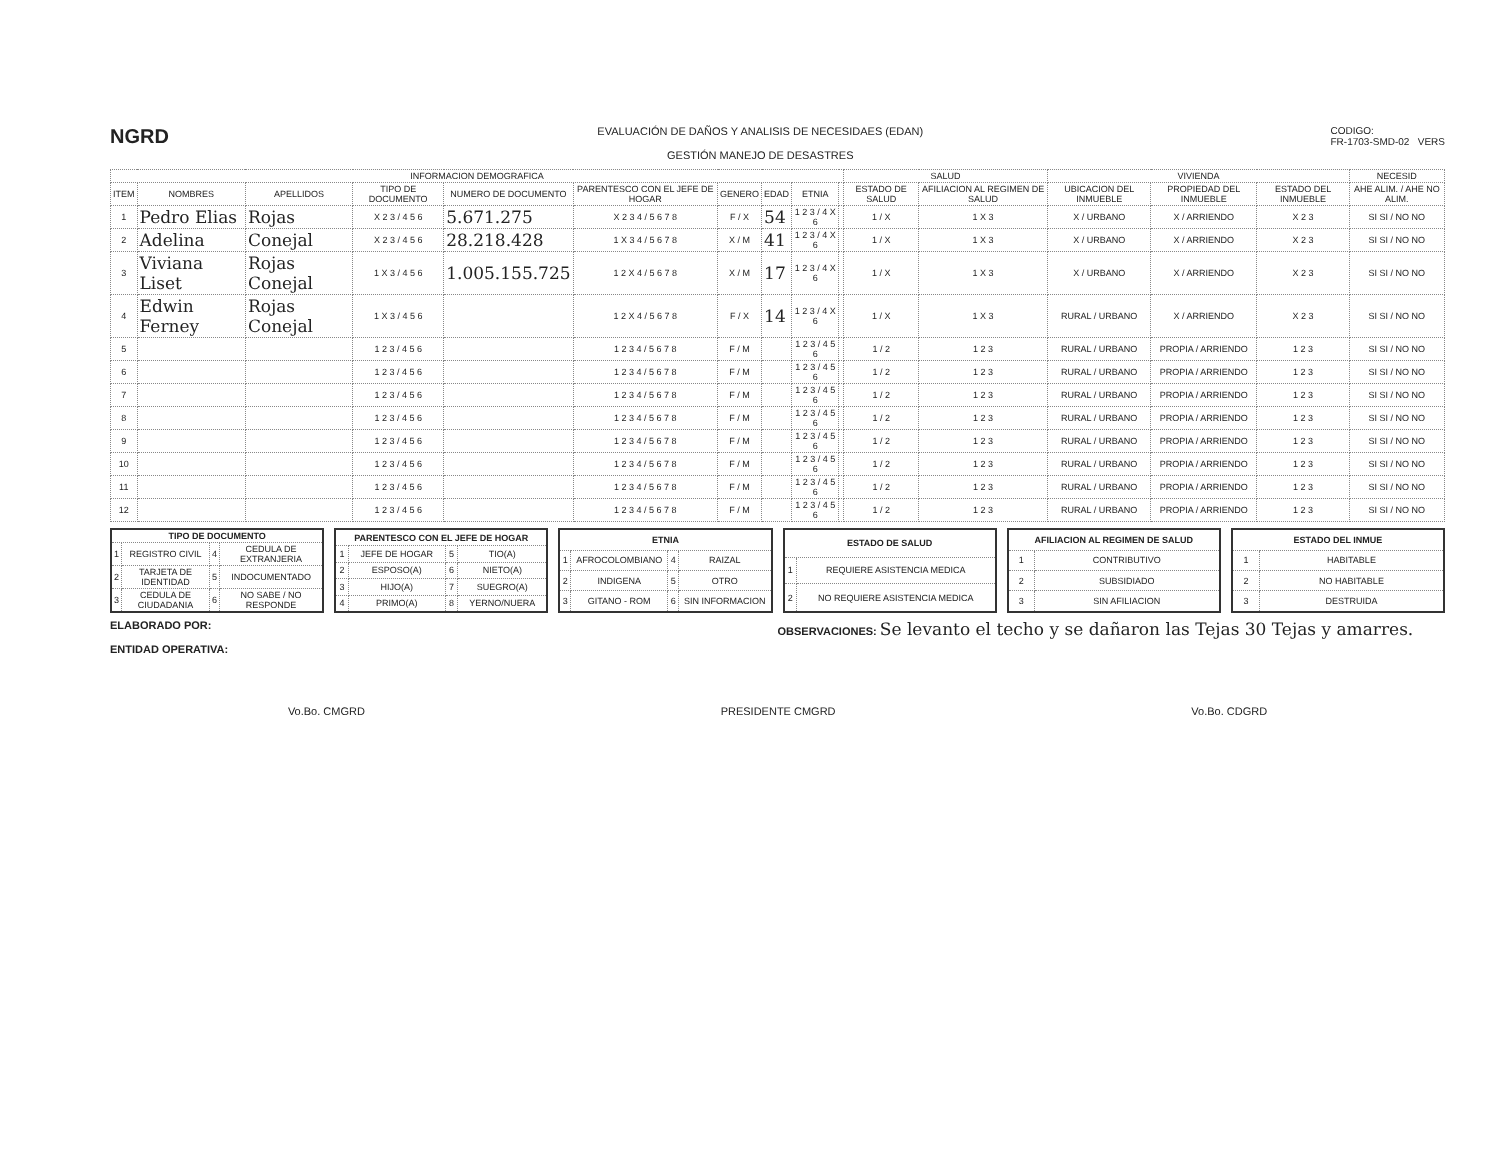NGRD
EVALUACIÓN DE DAÑOS Y ANALISIS DE NECESIDAES (EDAN)
GESTIÓN MANEJO DE DESASTRES
CODIGO:
FR-1703-SMD-02 VERS
| INFORMACION DEMOGRAFICA | | | | | | | | | | SALUD | | VIVIENDA | | | NECESID |
| --- | --- | --- | --- | --- | --- | --- | --- | --- | --- | --- | --- | --- | --- | --- | --- |
| ITEM | NOMBRES | APELLIDOS | TIPO DE DOCUMENTO | NUMERO DE DOCUMENTO | PARENTESCO CON EL JEFE DE HOGAR | GENERO | EDAD | ETNIA | | ESTADO DE SALUD | AFILIACION AL REGIMEN DE SALUD | UBICACION DEL INMUEBLE | PROPIEDAD DEL INMUEBLE | ESTADO DEL INMUEBLE | AHE ALIM. / AHE NO ALIM. |
| 1 | Pedro Elias | Rojas | X 2 3 / 4 5 6 | 5.671.275 | X 2 3 4 / 5 6 7 8 | F / X | 54 | 1 2 3 / 4 X 6 | | 1 / X | 1 X 3 | X / URBANO | X / ARRIENDO | X 2 3 | SI SI / NO NO |
| 2 | Adelina | Conejal | X 2 3 / 4 5 6 | 28.218.428 | 1 X 3 4 / 5 6 7 8 | X / M | 41 | 1 2 3 / 4 X 6 | | 1 / X | 1 X 3 | X / URBANO | X / ARRIENDO | X 2 3 | SI SI / NO NO |
| 3 | Viviana Liset | Rojas Conejal | 1 X 3 / 4 5 6 | 1.005.155.725 | 1 2 X 4 / 5 6 7 8 | X / M | 17 | 1 2 3 / 4 X 6 | | 1 / X | 1 X 3 | X / URBANO | X / ARRIENDO | X 2 3 | SI SI / NO NO |
| 4 | Edwin Ferney | Rojas Conejal | 1 X 3 / 4 5 6 | | 1 2 X 4 / 5 6 7 8 | F / X | 14 | 1 2 3 / 4 X 6 | | 1 / X | 1 X 3 | RURAL / URBANO | X / ARRIENDO | X 2 3 | SI SI / NO NO |
| 5 | | | 1 2 3 / 4 5 6 | | 1 2 3 4 / 5 6 7 8 | F / M | | 1 2 3 / 4 5 6 | | 1 / 2 | 1 2 3 | RURAL / URBANO | PROPIA / ARRIENDO | 1 2 3 | SI SI / NO NO |
| 6 | | | 1 2 3 / 4 5 6 | | 1 2 3 4 / 5 6 7 8 | F / M | | 1 2 3 / 4 5 6 | | 1 / 2 | 1 2 3 | RURAL / URBANO | PROPIA / ARRIENDO | 1 2 3 | SI SI / NO NO |
| 7 | | | 1 2 3 / 4 5 6 | | 1 2 3 4 / 5 6 7 8 | F / M | | 1 2 3 / 4 5 6 | | 1 / 2 | 1 2 3 | RURAL / URBANO | PROPIA / ARRIENDO | 1 2 3 | SI SI / NO NO |
| 8 | | | 1 2 3 / 4 5 6 | | 1 2 3 4 / 5 6 7 8 | F / M | | 1 2 3 / 4 5 6 | | 1 / 2 | 1 2 3 | RURAL / URBANO | PROPIA / ARRIENDO | 1 2 3 | SI SI / NO NO |
| 9 | | | 1 2 3 / 4 5 6 | | 1 2 3 4 / 5 6 7 8 | F / M | | 1 2 3 / 4 5 6 | | 1 / 2 | 1 2 3 | RURAL / URBANO | PROPIA / ARRIENDO | 1 2 3 | SI SI / NO NO |
| 10 | | | 1 2 3 / 4 5 6 | | 1 2 3 4 / 5 6 7 8 | F / M | | 1 2 3 / 4 5 6 | | 1 / 2 | 1 2 3 | RURAL / URBANO | PROPIA / ARRIENDO | 1 2 3 | SI SI / NO NO |
| 11 | | | 1 2 3 / 4 5 6 | | 1 2 3 4 / 5 6 7 8 | F / M | | 1 2 3 / 4 5 6 | | 1 / 2 | 1 2 3 | RURAL / URBANO | PROPIA / ARRIENDO | 1 2 3 | SI SI / NO NO |
| 12 | | | 1 2 3 / 4 5 6 | | 1 2 3 4 / 5 6 7 8 | F / M | | 1 2 3 / 4 5 6 | | 1 / 2 | 1 2 3 | RURAL / URBANO | PROPIA / ARRIENDO | 1 2 3 | SI SI / NO NO |
| TIPO DE DOCUMENTO | | | |
| --- | --- | --- | --- |
| 1 | REGISTRO CIVIL | 4 | CEDULA DE EXTRANJERIA |
| 2 | TARJETA DE IDENTIDAD | 5 | INDOCUMENTADO |
| 3 | CEDULA DE CIUDADANIA | 6 | NO SABE / NO RESPONDE |
| PARENTESCO CON EL JEFE DE HOGAR | | | |
| --- | --- | --- | --- |
| 1 | JEFE DE HOGAR | 5 | TIO(A) |
| 2 | ESPOSO(A) | 6 | NIETO(A) |
| 3 | HIJO(A) | 7 | SUEGRO(A) |
| 4 | PRIMO(A) | 8 | YERNO/NUERA |
| ETNIA | | | |
| --- | --- | --- | --- |
| 1 | AFROCOLOMBIANO | 4 | RAIZAL |
| 2 | INDIGENA | 5 | OTRO |
| 3 | GITANO - ROM | 6 | SIN INFORMACION |
| ESTADO DE SALUD | |
| --- | --- |
| 1 | REQUIERE ASISTENCIA MEDICA |
| 2 | NO REQUIERE ASISTENCIA MEDICA |
| AFILIACION AL REGIMEN DE SALUD | |
| --- | --- |
| 1 | CONTRIBUTIVO |
| 2 | SUBSIDIADO |
| 3 | SIN AFILIACION |
| ESTADO DEL INMUE | |
| --- | --- |
| 1 | HABITABLE |
| 2 | NO HABITABLE |
| 3 | DESTRUIDA |
ELABORADO POR:
ENTIDAD OPERATIVA:
OBSERVACIONES: Se levanto el techo y se dañaron las Tejas 30 Tejas y amarres.
Vo.Bo. CMGRD PRESIDENTE CMGRD Vo.Bo. CDGRD